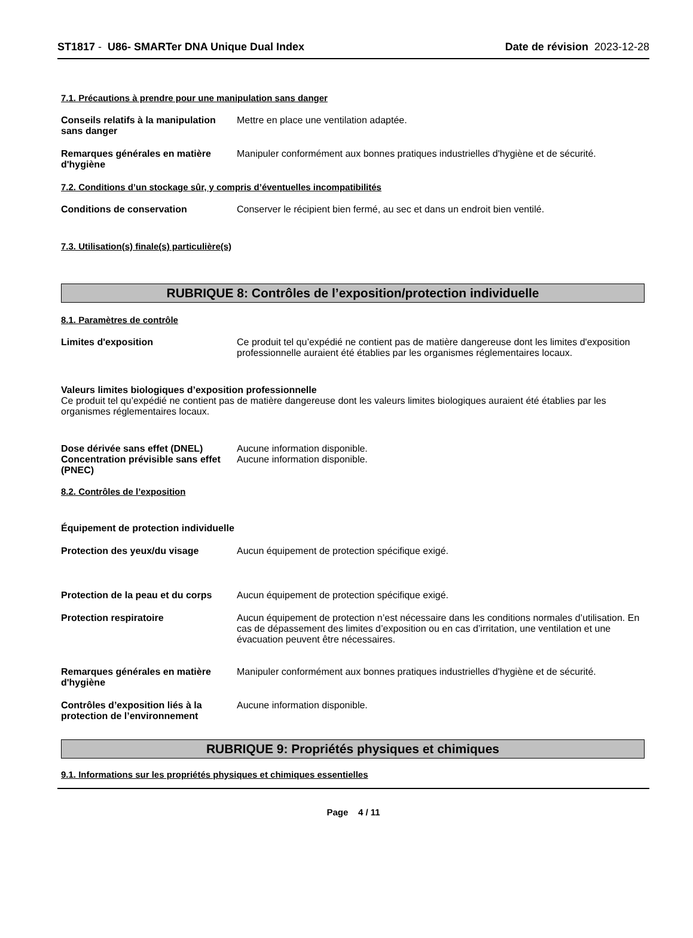ST1817 - U86- SMARTer DNA Unique Dual Index
Date de révision 2023-12-28
7.1. Précautions à prendre pour une manipulation sans danger
Conseils relatifs à la manipulation sans danger
Mettre en place une ventilation adaptée.
Remarques générales en matière d'hygiène
Manipuler conformément aux bonnes pratiques industrielles d'hygiène et de sécurité.
7.2. Conditions d’un stockage sûr, y compris d’éventuelles incompatibilités
Conditions de conservation Conserver le récipient bien fermé, au sec et dans un endroit bien ventilé.
7.3. Utilisation(s) finale(s) particulière(s)
RUBRIQUE 8: Contrôles de l’exposition/protection individuelle
8.1. Paramètres de contrôle
Limites d'exposition Ce produit tel qu’expédié ne contient pas de matière dangereuse dont les limites d'exposition professionnelle auraient été établies par les organismes réglementaires locaux.
Valeurs limites biologiques d’exposition professionnelle
Ce produit tel qu’expédié ne contient pas de matière dangereuse dont les valeurs limites biologiques auraient été établies par les organismes réglementaires locaux.
Dose dérivée sans effet (DNEL) Aucune information disponible.
Concentration prévisible sans effet (PNEC)
Aucune information disponible.
8.2. Contrôles de l’exposition
Équipement de protection individuelle
Protection des yeux/du visage Aucun équipement de protection spécifique exigé.
Protection de la peau et du corps
Aucun équipement de protection spécifique exigé.
Protection respiratoire Aucun équipement de protection n’est nécessaire dans les conditions normales d’utilisation. En cas de dépassement des limites d’exposition ou en cas d’irritation, une ventilation et une évacuation peuvent être nécessaires.
Remarques générales en matière d'hygiène
Manipuler conformément aux bonnes pratiques industrielles d'hygiène et de sécurité.
Contrôles d’exposition liés à la protection de l’environnement
Aucune information disponible.
RUBRIQUE 9: Propriétés physiques et chimiques
9.1. Informations sur les propriétés physiques et chimiques essentielles
Page 4 / 11